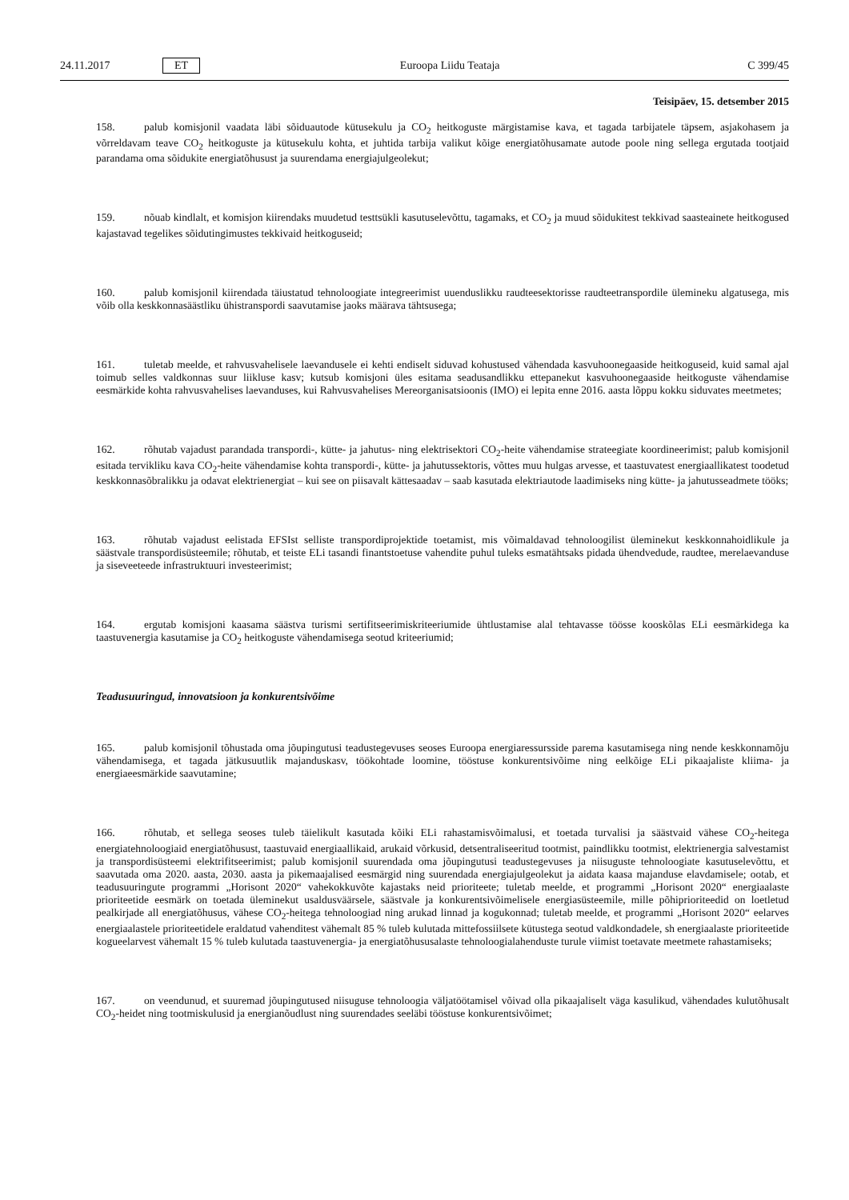24.11.2017 ET Euroopa Liidu Teataja C 399/45
Teisipäev, 15. detsember 2015
158. palub komisjonil vaadata läbi sõiduautode kütusekulu ja CO<sub>2</sub> heitkoguste märgistamise kava, et tagada tarbijatele täpsem, asjakohasem ja võrreldavam teave CO<sub>2</sub> heitkoguste ja kütusekulu kohta, et juhtida tarbija valikut kõige energiatõhusamate autode poole ning sellega ergutada tootjaid parandama oma sõidukite energiatõhusust ja suurendama energiajulgeolekut;
159. nõuab kindlalt, et komisjon kiirendaks muudetud testtsükli kasutuselevõttu, tagamaks, et CO<sub>2</sub> ja muud sõidukitest tekkivad saasteainete heitkogused kajastavad tegelikes sõidutingimustes tekkivaid heitkoguseid;
160. palub komisjonil kiirendada täiustatud tehnoloogiate integreerimist uuenduslikku raudteesektorisse raudteetranspordile ülemineku algatusega, mis võib olla keskkonnasäästliku ühistranspordi saavutamise jaoks määrava tähtsusega;
161. tuletab meelde, et rahvusvahelisele laevandusele ei kehti endiselt siduvad kohustused vähendada kasvuhoonegaaside heitkoguseid, kuid samal ajal toimub selles valdkonnas suur liikluse kasv; kutsub komisjoni üles esitama seadusandlikku ettepanekut kasvuhoonegaaside heitkoguste vähendamise eesmärkide kohta rahvusvahelises laevanduses, kui Rahvusvahelises Mereorganisatsioonis (IMO) ei lepita enne 2016. aasta lõppu kokku siduvates meetmetes;
162. rõhutab vajadust parandada transpordi-, kütte- ja jahutus- ning elektrisektori CO<sub>2</sub>-heite vähendamise strateegiate koordineerimist; palub komisjonil esitada tervikliku kava CO<sub>2</sub>-heite vähendamise kohta transpordi-, kütte- ja jahutussektoris, võttes muu hulgas arvesse, et taastuvatest energiaallikatest toodetud keskkonnasõbralikku ja odavat elektrienergiat – kui see on piisavalt kättesaadav – saab kasutada elektriautode laadimiseks ning kütte- ja jahutusseadmete tööks;
163. rõhutab vajadust eelistada EFSIst selliste transpordiprojektide toetamist, mis võimaldavad tehnoloogilist üleminekut keskkonnahoidlikule ja säästvale transpordisüsteemile; rõhutab, et teiste ELi tasandi finantstoetuse vahendite puhul tuleks esmatähtsaks pidada ühendvedude, raudtee, merelaevanduse ja siseveeteede infrastruktuuri investeerimist;
164. ergutab komisjoni kaasama säästva turismi sertifitseerimiskriteeriumide ühtlustamise alal tehtavasse töösse kooskõlas ELi eesmärkidega ka taastuvenergia kasutamise ja CO<sub>2</sub> heitkoguste vähendamisega seotud kriteeriumid;
Teadusuuringud, innovatsioon ja konkurentsivõime
165. palub komisjonil tõhustada oma jõupingutusi teadustegevuses seoses Euroopa energiaressursside parema kasutamisega ning nende keskkonnamõju vähendamisega, et tagada jätkusuutlik majanduskasv, töökohtade loomine, tööstuse konkurentsivõime ning eelkõige ELi pikaajaliste kliima- ja energiaeesmärkide saavutamine;
166. rõhutab, et sellega seoses tuleb täielikult kasutada kõiki ELi rahastamisvõimalusi, et toetada turvalisi ja säästvaid vähese CO<sub>2</sub>-heitega energiatehnoloogiaid energiatõhusust, taastuvaid energiaallikaid, arukaid võrkusid, detsentraliseeritud tootmist, paindlikku tootmist, elektrienergia salvestamist ja transpordisüsteemi elektrifitseerimist; palub komisjonil suurendada oma jõupingutusi teadustegevuses ja niisuguste tehnoloogiate kasutuselevõttu, et saavutada oma 2020. aasta, 2030. aasta ja pikemaajalised eesmärgid ning suurendada energiajulgeolekut ja aidata kaasa majanduse elavdamisele; ootab, et teadusuuringute programmi „Horisont 2020“ vahekokkuvõte kajastaks neid prioriteete; tuletab meelde, et programmi „Horisont 2020“ energiaalaste prioriteetide eesmärk on toetada üleminekut usaldusväärsele, säästvale ja konkurentsivõimelisele energiasüsteemile, mille põhiprioriteedid on loetletud pealkirjade all energiatõhusus, vähese CO<sub>2</sub>-heitega tehnoloogiad ning arukad linnad ja kogukonnad; tuletab meelde, et programmi „Horisont 2020“ eelarves energiaalastele prioriteetidele eraldatud vahenditest vähemalt 85 % tuleb kulutada mittefossiilsete kütustega seotud valdkondadele, sh energiaalaste prioriteetide kogueelarvest vähemalt 15 % tuleb kulutada taastuvenergia- ja energiatõhususalaste tehnoloogialahenduste turule viimist toetavate meetmete rahastamiseks;
167. on veendunud, et suuremad jõupingutused niisuguse tehnoloogia väljatöötamisel võivad olla pikaajaliselt väga kasulikud, vähendades kulutõhusalt CO<sub>2</sub>-heidet ning tootmiskulusid ja energianõudlust ning suurendades seeläbi tööstuse konkurentsivõimet;